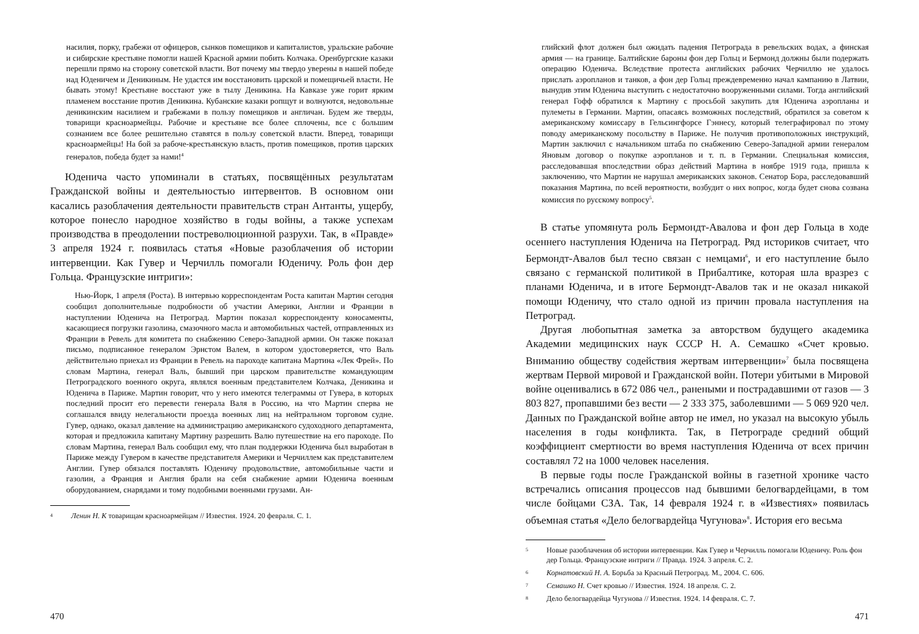насилия, порку, грабежи от офицеров, сынков помещиков и капиталистов, уральские рабочие и сибирские крестьяне помогли нашей Красной армии побить Колчака. Оренбургские казаки перешли прямо на сторону советской власти. Вот почему мы твердо уверены в нашей победе над Юденичем и Деникиным. Не удастся им восстановить царской и помещичьей власти. Не бывать этому! Крестьяне восстают уже в тылу Деникина. На Кавказе уже горит ярким пламенем восстание против Деникина. Кубанские казаки ропщут и волнуются, недовольные деникинским насилием и грабежами в пользу помещиков и англичан. Будем же тверды, товарищи красноармейцы. Рабочие и крестьяне все более сплочены, все с большим сознанием все более решительно ставятся в пользу советской власти. Вперед, товарищи красноармейцы! На бой за рабоче-крестьянскую власть, против помещиков, против царских генералов, победа будет за нами!<sup>4</sup>
Юденича часто упоминали в статьях, посвящённых результатам Гражданской войны и деятельностью интервентов. В основном они касались разоблачения деятельности правительств стран Антанты, ущербу, которое понесло народное хозяйство в годы войны, а также успехам производства в преодолении постреволюционной разрухи. Так, в «Правде» 3 апреля 1924 г. появилась статья «Новые разоблачения об истории интервенции. Как Гувер и Черчилль помогали Юденичу. Роль фон дер Гольца. Французские интриги»:
Нью-Йорк, 1 апреля (Роста). В интервью корреспондентам Роста капитан Мартин сегодня сообщил дополнительные подробности об участии Америки, Англии и Франции в наступлении Юденича на Петроград. Мартин показал корреспонденту коносаменты, касающиеся погрузки газолина, смазочного масла и автомобильных частей, отправленных из Франции в Ревель для комитета по снабжению Северо-Западной армии. Он также показал письмо, подписанное генералом Эрнстом Валем, в котором удостоверяется, что Валь действительно приехал из Франции в Ревель на пароходе капитана Мартина «Лек Фрей». По словам Мартина, генерал Валь, бывший при царском правительстве командующим Петроградского военного округа, являлся военным представителем Колчака, Деникина и Юденича в Париже. Мартин говорит, что у него имеются телеграммы от Гувера, в которых последний просит его перевести генерала Валя в Россию, на что Мартин сперва не соглашался ввиду нелегальности проезда военных лиц на нейтральном торговом судне. Гувер, однако, оказал давление на администрацию американского судоходного департамента, которая и предложила капитану Мартину разрешить Валю путешествие на его пароходе. По словам Мартина, генерал Валь сообщил ему, что план поддержки Юденича был выработан в Париже между Гувером в качестве представителя Америки и Черчиллем как представителем Англии. Гувер обязался поставлять Юденичу продовольствие, автомобильные части и газолин, а Франция и Англия брали на себя снабжение армии Юденича военным оборудованием, снарядами и тому подобными военными грузами. Ан-
4 Ленин Н. К товарищам красноармейцам // Известия. 1924. 20 февраля. С. 1.
470
глийский флот должен был ожидать падения Петрограда в ревельских водах, а финская армия — на границе. Балтийские бароны фон дер Гольц и Бермонд должны были подержать операцию Юденича. Вследствие протеста английских рабочих Черчиллю не удалось прислать аэропланов и танков, а фон дер Гольц преждевременно начал кампанию в Латвии, вынудив этим Юденича выступить с недостаточно вооруженными силами. Тогда английский генерал Гофф обратился к Мартину с просьбой закупить для Юденича аэропланы и пулеметы в Германии. Мартин, опасаясь возможных последствий, обратился за советом к американскому комиссару в Гельсингфорсе Гэннесу, который телеграфировал по этому поводу американскому посольству в Париже. Не получив противоположных инструкций, Мартин заключил с начальником штаба по снабжению Северо-Западной армии генералом Яновым договор о покупке аэропланов и т. п. в Германии. Специальная комиссия, расследовавшая впоследствии образ действий Мартина в ноябре 1919 года, пришла к заключению, что Мартин не нарушал американских законов. Сенатор Бора, расследовавший показания Мартина, по всей вероятности, возбудит о них вопрос, когда будет снова созвана комиссия по русскому вопросу<sup>5</sup>.
В статье упомянута роль Бермондт-Авалова и фон дер Гольца в ходе осеннего наступления Юденича на Петроград. Ряд историков считает, что Бермондт-Авалов был тесно связан с немцами<sup>6</sup>, и его наступление было связано с германской политикой в Прибалтике, которая шла вразрез с планами Юденича, и в итоге Бермондт-Авалов так и не оказал никакой помощи Юденичу, что стало одной из причин провала наступления на Петроград.
Другая любопытная заметка за авторством будущего академика Академии медицинских наук СССР Н. А. Семашко «Счет кровью. Вниманию обществу содействия жертвам интервенции»<sup>7</sup> была посвящена жертвам Первой мировой и Гражданской войн. Потери убитыми в Мировой войне оценивались в 672 086 чел., ранеными и пострадавшими от газов — 3 803 827, пропавшими без вести — 2 333 375, заболевшими — 5 069 920 чел. Данных по Гражданской войне автор не имел, но указал на высокую убыль населения в годы конфликта. Так, в Петрограде средний общий коэффициент смертности во время наступления Юденича от всех причин составлял 72 на 1000 человек населения.
В первые годы после Гражданской войны в газетной хронике часто встречались описания процессов над бывшими белогвардейцами, в том числе бойцами СЗА. Так, 14 февраля 1924 г. в «Известиях» появилась объемная статья «Дело белогвардейца Чугунова»<sup>8</sup>. История его весьма
5 Новые разоблачения об истории интервенции. Как Гувер и Черчилль помогали Юденичу. Роль фон дер Гольца. Французские интриги // Правда. 1924. 3 апреля. С. 2.
6 Корнатовский Н. А. Борьба за Красный Петроград. М., 2004. С. 606.
7 Семашко Н. Счет кровью // Известия. 1924. 18 апреля. С. 2.
8 Дело белогвардейца Чугунова // Известия. 1924. 14 февраля. С. 7.
471